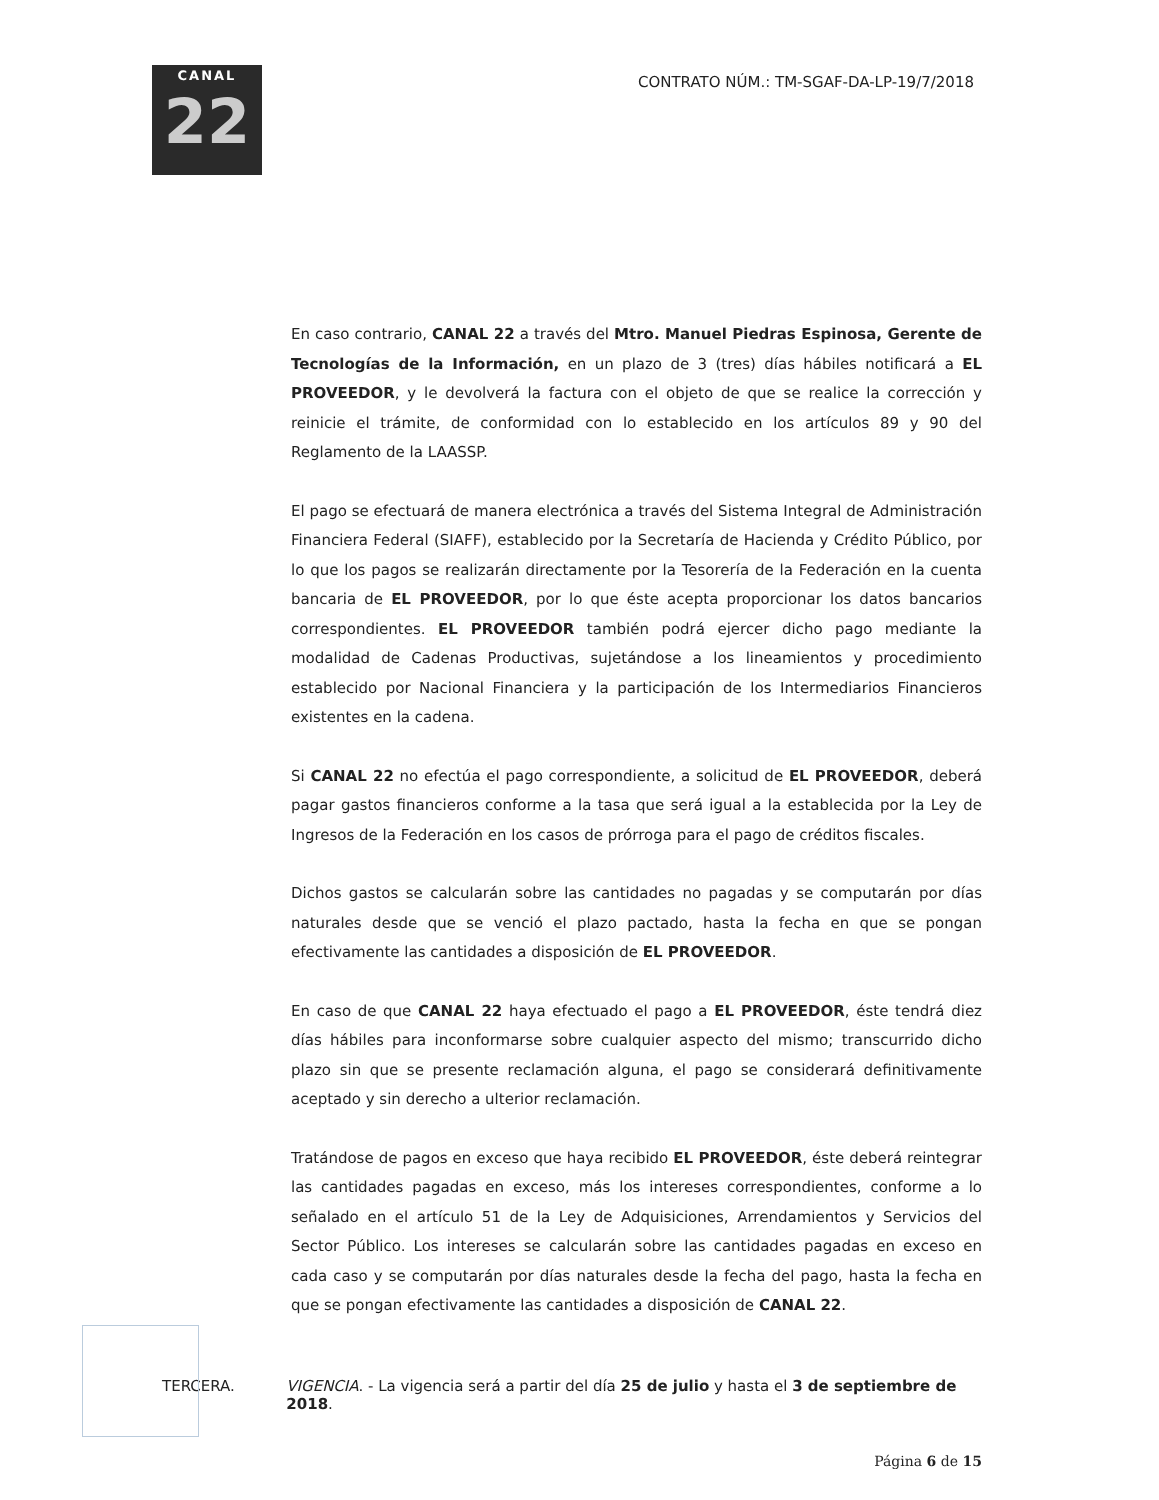CANAL
22
CONTRATO NÚM.: TM-SGAF-DA-LP-19/7/2018
En caso contrario, CANAL 22 a través del Mtro. Manuel Piedras Espinosa, Gerente de Tecnologías de la Información, en un plazo de 3 (tres) días hábiles notificará a EL PROVEEDOR, y le devolverá la factura con el objeto de que se realice la corrección y reinicie el trámite, de conformidad con lo establecido en los artículos 89 y 90 del Reglamento de la LAASSP.
El pago se efectuará de manera electrónica a través del Sistema Integral de Administración Financiera Federal (SIAFF), establecido por la Secretaría de Hacienda y Crédito Público, por lo que los pagos se realizarán directamente por la Tesorería de la Federación en la cuenta bancaria de EL PROVEEDOR, por lo que éste acepta proporcionar los datos bancarios correspondientes. EL PROVEEDOR también podrá ejercer dicho pago mediante la modalidad de Cadenas Productivas, sujetándose a los lineamientos y procedimiento establecido por Nacional Financiera y la participación de los Intermediarios Financieros existentes en la cadena.
Si CANAL 22 no efectúa el pago correspondiente, a solicitud de EL PROVEEDOR, deberá pagar gastos financieros conforme a la tasa que será igual a la establecida por la Ley de Ingresos de la Federación en los casos de prórroga para el pago de créditos fiscales.
Dichos gastos se calcularán sobre las cantidades no pagadas y se computarán por días naturales desde que se venció el plazo pactado, hasta la fecha en que se pongan efectivamente las cantidades a disposición de EL PROVEEDOR.
En caso de que CANAL 22 haya efectuado el pago a EL PROVEEDOR, éste tendrá diez días hábiles para inconformarse sobre cualquier aspecto del mismo; transcurrido dicho plazo sin que se presente reclamación alguna, el pago se considerará definitivamente aceptado y sin derecho a ulterior reclamación.
Tratándose de pagos en exceso que haya recibido EL PROVEEDOR, éste deberá reintegrar las cantidades pagadas en exceso, más los intereses correspondientes, conforme a lo señalado en el artículo 51 de la Ley de Adquisiciones, Arrendamientos y Servicios del Sector Público. Los intereses se calcularán sobre las cantidades pagadas en exceso en cada caso y se computarán por días naturales desde la fecha del pago, hasta la fecha en que se pongan efectivamente las cantidades a disposición de CANAL 22.
TERCERA. VIGENCIA. - La vigencia será a partir del día 25 de julio y hasta el 3 de septiembre de 2018.
Página 6 de 15